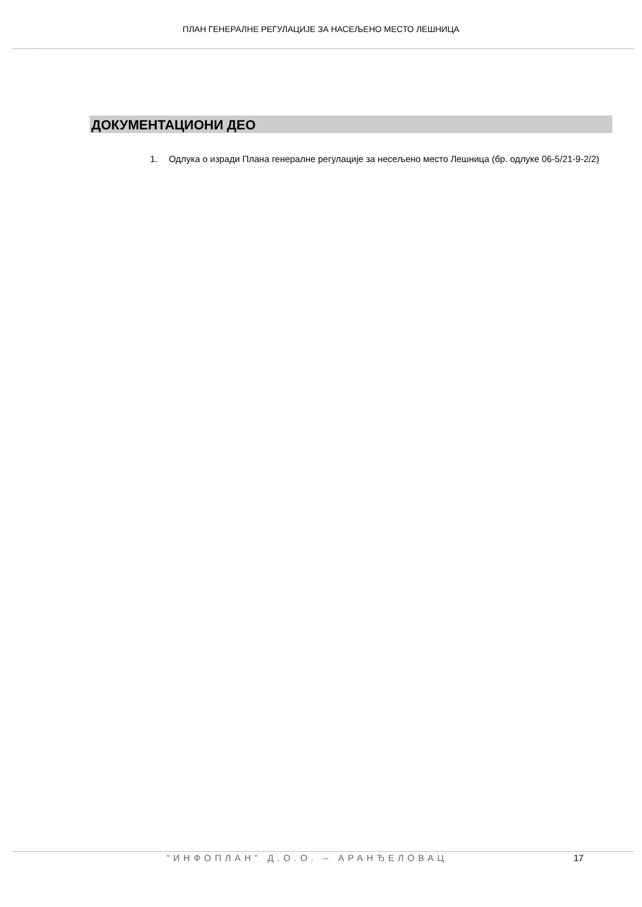ПЛАН ГЕНЕРАЛНЕ РЕГУЛАЦИЈЕ ЗА НАСЕЉЕНО МЕСТО ЛЕШНИЦА
ДОКУМЕНТАЦИОНИ ДЕО
1. Одлука о изради Плана генералне регулације за несељено место Лешница (бр. одлуке 06-5/21-9-2/2)
"ИНФОПЛАН" Д.О.О. – АРАНЂЕЛОВАЦ
17